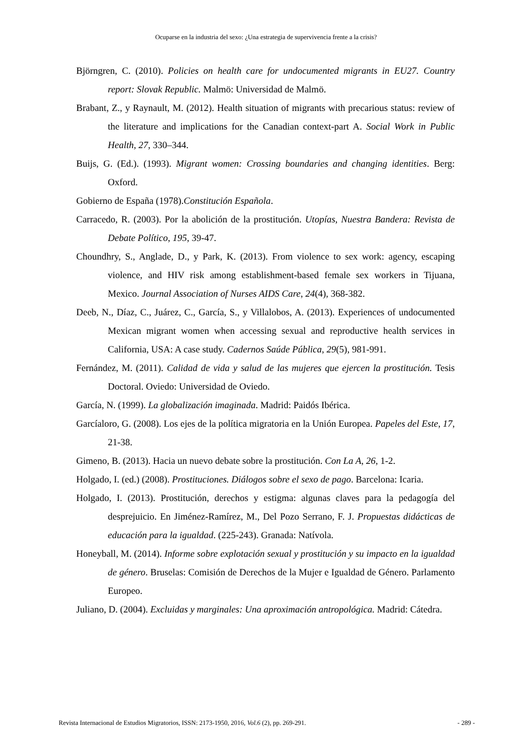Ocuparse en la industria del sexo: ¿Una estrategia de supervivencia frente a la crisis?
Björngren, C. (2010). Policies on health care for undocumented migrants in EU27. Country report: Slovak Republic. Malmö: Universidad de Malmö.
Brabant, Z., y Raynault, M. (2012). Health situation of migrants with precarious status: review of the literature and implications for the Canadian context-part A. Social Work in Public Health, 27, 330–344.
Buijs, G. (Ed.). (1993). Migrant women: Crossing boundaries and changing identities. Berg: Oxford.
Gobierno de España (1978).Constitución Española.
Carracedo, R. (2003). Por la abolición de la prostitución. Utopías, Nuestra Bandera: Revista de Debate Político, 195, 39-47.
Choundhry, S., Anglade, D., y Park, K. (2013). From violence to sex work: agency, escaping violence, and HIV risk among establishment-based female sex workers in Tijuana, Mexico. Journal Association of Nurses AIDS Care, 24(4), 368-382.
Deeb, N., Díaz, C., Juárez, C., García, S., y Villalobos, A. (2013). Experiences of undocumented Mexican migrant women when accessing sexual and reproductive health services in California, USA: A case study. Cadernos Saúde Pública, 29(5), 981-991.
Fernández, M. (2011). Calidad de vida y salud de las mujeres que ejercen la prostitución. Tesis Doctoral. Oviedo: Universidad de Oviedo.
García, N. (1999). La globalización imaginada. Madrid: Paidós Ibérica.
Garcíaloro, G. (2008). Los ejes de la política migratoria en la Unión Europea. Papeles del Este, 17, 21-38.
Gimeno, B. (2013). Hacia un nuevo debate sobre la prostitución. Con La A, 26, 1-2.
Holgado, I. (ed.) (2008). Prostituciones. Diálogos sobre el sexo de pago. Barcelona: Icaria.
Holgado, I. (2013). Prostitución, derechos y estigma: algunas claves para la pedagogía del desprejuicio. En Jiménez-Ramírez, M., Del Pozo Serrano, F. J. Propuestas didácticas de educación para la igualdad. (225-243). Granada: Natívola.
Honeyball, M. (2014). Informe sobre explotación sexual y prostitución y su impacto en la igualdad de género. Bruselas: Comisión de Derechos de la Mujer e Igualdad de Género. Parlamento Europeo.
Juliano, D. (2004). Excluidas y marginales: Una aproximación antropológica. Madrid: Cátedra.
Revista Internacional de Estudios Migratorios, ISSN: 2173-1950, 2016, Vol.6 (2), pp. 269-291. - 289 -